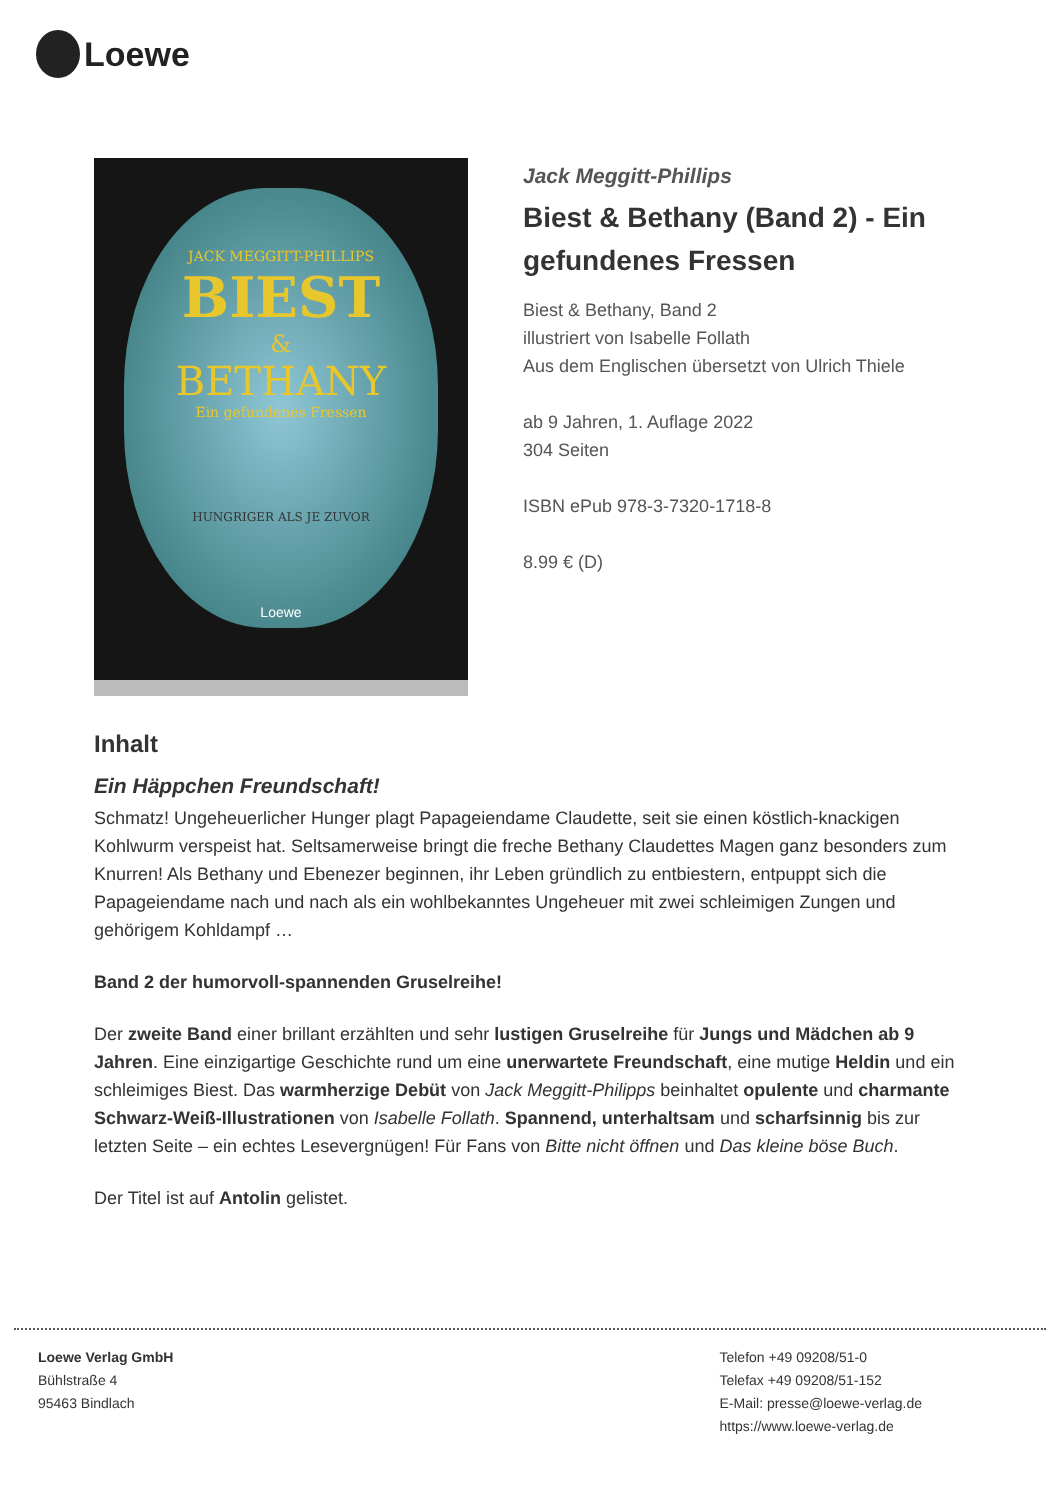Loewe
JACK MEGGITT-PHILLIPS
BIEST
&
BETHANY
Ein gefundenes Fressen
HUNGRIGER ALS JE ZUVOR
Loewe
Jack Meggitt-Phillips
Biest & Bethany (Band 2) - Ein gefundenes Fressen
Biest & Bethany, Band 2
illustriert von Isabelle Follath
Aus dem Englischen übersetzt von Ulrich Thiele
ab 9 Jahren, 1. Auflage 2022
304 Seiten
ISBN ePub 978-3-7320-1718-8
8.99 € (D)
Inhalt
Ein Häppchen Freundschaft!
Schmatz! Ungeheuerlicher Hunger plagt Papageiendame Claudette, seit sie einen köstlich-knackigen Kohlwurm verspeist hat. Seltsamerweise bringt die freche Bethany Claudettes Magen ganz besonders zum Knurren! Als Bethany und Ebenezer beginnen, ihr Leben gründlich zu entbiestern, entpuppt sich die Papageiendame nach und nach als ein wohlbekanntes Ungeheuer mit zwei schleimigen Zungen und gehörigem Kohldampf …
Band 2 der humorvoll-spannenden Gruselreihe!
Der zweite Band einer brillant erzählten und sehr lustigen Gruselreihe für Jungs und Mädchen ab 9 Jahren. Eine einzigartige Geschichte rund um eine unerwartete Freundschaft, eine mutige Heldin und ein schleimiges Biest. Das warmherzige Debüt von Jack Meggitt-Philipps beinhaltet opulente und charmante Schwarz-Weiß-Illustrationen von Isabelle Follath. Spannend, unterhaltsam und scharfsinnig bis zur letzten Seite – ein echtes Lesevergnügen! Für Fans von Bitte nicht öffnen und Das kleine böse Buch.
Der Titel ist auf Antolin gelistet.
Loewe Verlag GmbH
Bühlstraße 4
95463 Bindlach
Telefon +49 09208/51-0
Telefax +49 09208/51-152
E-Mail: presse@loewe-verlag.de
https://www.loewe-verlag.de